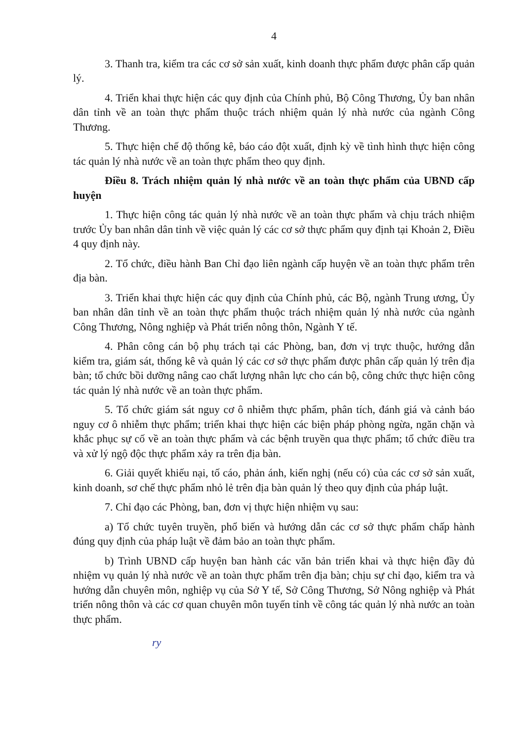4
3. Thanh tra, kiểm tra các cơ sở sản xuất, kinh doanh thực phẩm được phân cấp quản lý.
4. Triển khai thực hiện các quy định của Chính phủ, Bộ Công Thương, Ủy ban nhân dân tỉnh về an toàn thực phẩm thuộc trách nhiệm quản lý nhà nước của ngành Công Thương.
5. Thực hiện chế độ thống kê, báo cáo đột xuất, định kỳ về tình hình thực hiện công tác quản lý nhà nước về an toàn thực phẩm theo quy định.
Điều 8. Trách nhiệm quản lý nhà nước về an toàn thực phẩm của UBND cấp huyện
1. Thực hiện công tác quản lý nhà nước về an toàn thực phẩm và chịu trách nhiệm trước Ủy ban nhân dân tỉnh về việc quản lý các cơ sở thực phẩm quy định tại Khoản 2, Điều 4 quy định này.
2. Tổ chức, điều hành Ban Chỉ đạo liên ngành cấp huyện về an toàn thực phẩm trên địa bàn.
3. Triển khai thực hiện các quy định của Chính phủ, các Bộ, ngành Trung ương, Ủy ban nhân dân tỉnh về an toàn thực phẩm thuộc trách nhiệm quản lý nhà nước của ngành Công Thương, Nông nghiệp và Phát triển nông thôn, Ngành Y tế.
4. Phân công cán bộ phụ trách tại các Phòng, ban, đơn vị trực thuộc, hướng dẫn kiểm tra, giám sát, thống kê và quản lý các cơ sở thực phẩm được phân cấp quản lý trên địa bàn; tổ chức bồi dưỡng nâng cao chất lượng nhân lực cho cán bộ, công chức thực hiện công tác quản lý nhà nước về an toàn thực phẩm.
5. Tổ chức giám sát nguy cơ ô nhiễm thực phẩm, phân tích, đánh giá và cảnh báo nguy cơ ô nhiễm thực phẩm; triển khai thực hiện các biện pháp phòng ngừa, ngăn chặn và khắc phục sự cố về an toàn thực phẩm và các bệnh truyền qua thực phẩm; tổ chức điều tra và xử lý ngộ độc thực phẩm xảy ra trên địa bàn.
6. Giải quyết khiếu nại, tố cáo, phản ánh, kiến nghị (nếu có) của các cơ sở sản xuất, kinh doanh, sơ chế thực phẩm nhỏ lẻ trên địa bàn quản lý theo quy định của pháp luật.
7. Chỉ đạo các Phòng, ban, đơn vị thực hiện nhiệm vụ sau:
a) Tổ chức tuyên truyền, phổ biến và hướng dẫn các cơ sở thực phẩm chấp hành đúng quy định của pháp luật về đảm bảo an toàn thực phẩm.
b) Trình UBND cấp huyện ban hành các văn bản triển khai và thực hiện đầy đủ nhiệm vụ quản lý nhà nước về an toàn thực phẩm trên địa bàn; chịu sự chỉ đạo, kiểm tra và hướng dẫn chuyên môn, nghiệp vụ của Sở Y tế, Sở Công Thương, Sở Nông nghiệp và Phát triển nông thôn và các cơ quan chuyên môn tuyến tỉnh về công tác quản lý nhà nước an toàn thực phẩm.
ry